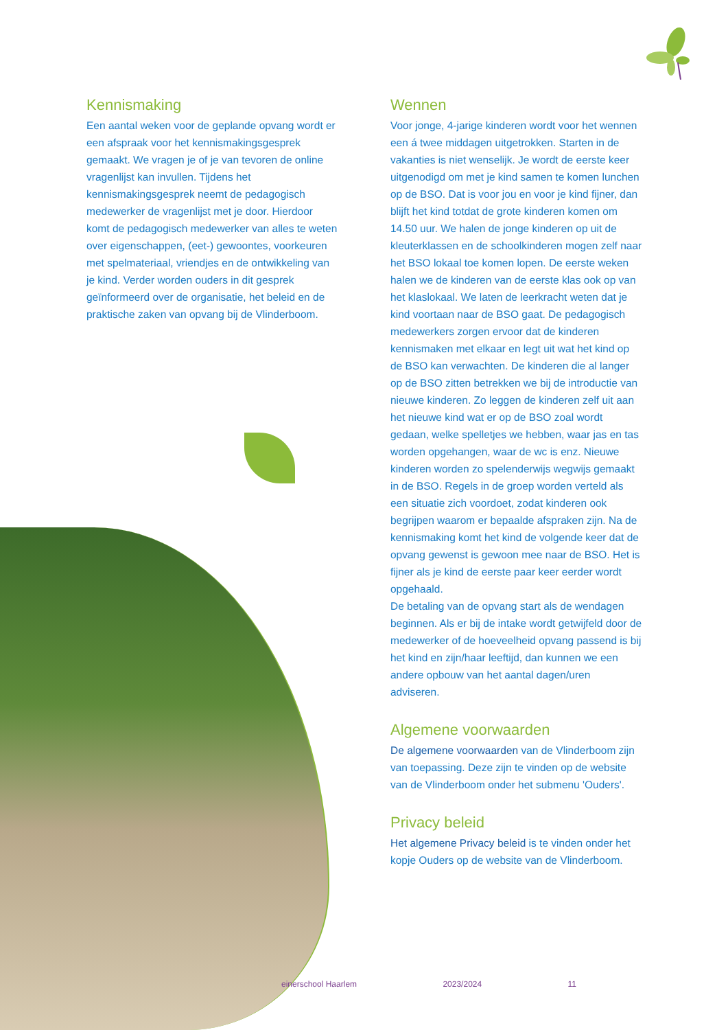Kennismaking
Een aantal weken voor de geplande opvang wordt er een afspraak voor het kennismakingsgesprek gemaakt. We vragen je of je van tevoren de online vragenlijst kan invullen. Tijdens het kennismakingsgesprek neemt de pedagogisch medewerker de vragenlijst met je door. Hierdoor komt de pedagogisch medewerker van alles te weten over eigenschappen, (eet-) gewoontes, voorkeuren met spelmateriaal, vriendjes en de ontwikkeling van je kind. Verder worden ouders in dit gesprek geïnformeerd over de organisatie, het beleid en de praktische zaken van opvang bij de Vlinderboom.
Wennen
Voor jonge, 4-jarige kinderen wordt voor het wennen een á twee middagen uitgetrokken. Starten in de vakanties is niet wenselijk. Je wordt de eerste keer uitgenodigd om met je kind samen te komen lunchen op de BSO. Dat is voor jou en voor je kind fijner, dan blijft het kind totdat de grote kinderen komen om 14.50 uur. We halen de jonge kinderen op uit de kleuterklassen en de schoolkinderen mogen zelf naar het BSO lokaal toe komen lopen. De eerste weken halen we de kinderen van de eerste klas ook op van het klaslokaal. We laten de leerkracht weten dat je kind voortaan naar de BSO gaat. De pedagogisch medewerkers zorgen ervoor dat de kinderen kennismaken met elkaar en legt uit wat het kind op de BSO kan verwachten. De kinderen die al langer op de BSO zitten betrekken we bij de introductie van nieuwe kinderen. Zo leggen de kinderen zelf uit aan het nieuwe kind wat er op de BSO zoal wordt gedaan, welke spelletjes we hebben, waar jas en tas worden opgehangen, waar de wc is enz. Nieuwe kinderen worden zo spelenderwijs wegwijs gemaakt in de BSO. Regels in de groep worden verteld als een situatie zich voordoet, zodat kinderen ook begrijpen waarom er bepaalde afspraken zijn. Na de kennismaking komt het kind de volgende keer dat de opvang gewenst is gewoon mee naar de BSO. Het is fijner als je kind de eerste paar keer eerder wordt opgehaald.
De betaling van de opvang start als de wendagen beginnen. Als er bij de intake wordt getwijfeld door de medewerker of de hoeveelheid opvang passend is bij het kind en zijn/haar leeftijd, dan kunnen we een andere opbouw van het aantal dagen/uren adviseren.
Algemene voorwaarden
De algemene voorwaarden van de Vlinderboom zijn van toepassing. Deze zijn te vinden op de website van de Vlinderboom onder het submenu 'Ouders'.
Privacy beleid
Het algemene Privacy beleid is te vinden onder het kopje Ouders op de website van de Vlinderboom.
einerschool Haarlem 2023/2024 11